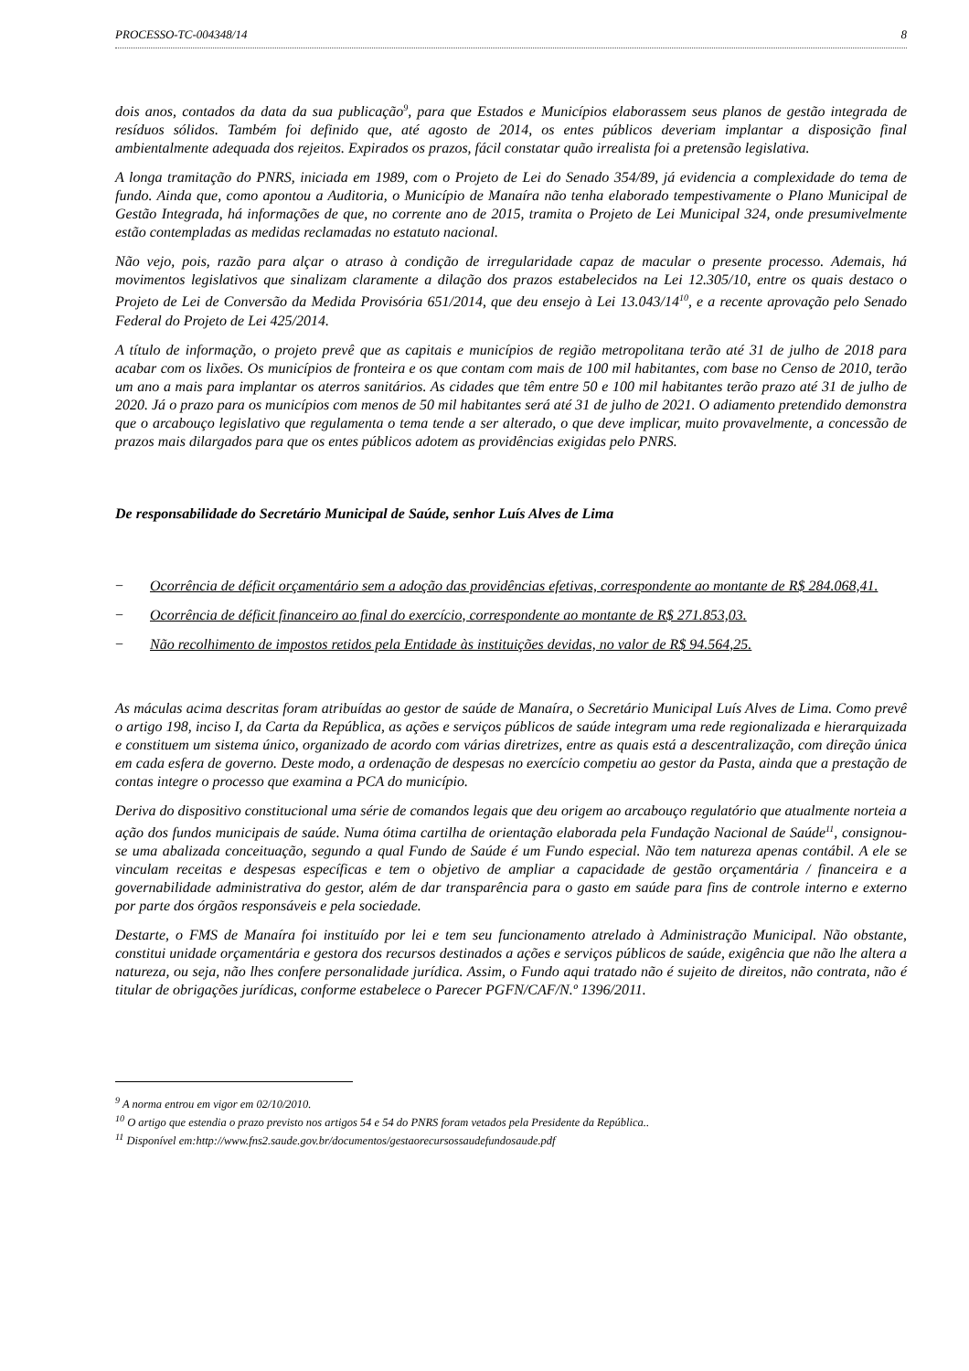PROCESSO-TC-004348/14 8
dois anos, contados da data da sua publicação<sup>9</sup>, para que Estados e Municípios elaborassem seus planos de gestão integrada de resíduos sólidos. Também foi definido que, até agosto de 2014, os entes públicos deveriam implantar a disposição final ambientalmente adequada dos rejeitos. Expirados os prazos, fácil constatar quão irrealista foi a pretensão legislativa.
A longa tramitação do PNRS, iniciada em 1989, com o Projeto de Lei do Senado 354/89, já evidencia a complexidade do tema de fundo. Ainda que, como apontou a Auditoria, o Município de Manaíra não tenha elaborado tempestivamente o Plano Municipal de Gestão Integrada, há informações de que, no corrente ano de 2015, tramita o Projeto de Lei Municipal 324, onde presumivelmente estão contempladas as medidas reclamadas no estatuto nacional.
Não vejo, pois, razão para alçar o atraso à condição de irregularidade capaz de macular o presente processo. Ademais, há movimentos legislativos que sinalizam claramente a dilação dos prazos estabelecidos na Lei 12.305/10, entre os quais destaco o Projeto de Lei de Conversão da Medida Provisória 651/2014, que deu ensejo à Lei 13.043/14<sup>10</sup>, e a recente aprovação pelo Senado Federal do Projeto de Lei 425/2014.
A título de informação, o projeto prevê que as capitais e municípios de região metropolitana terão até 31 de julho de 2018 para acabar com os lixões. Os municípios de fronteira e os que contam com mais de 100 mil habitantes, com base no Censo de 2010, terão um ano a mais para implantar os aterros sanitários. As cidades que têm entre 50 e 100 mil habitantes terão prazo até 31 de julho de 2020. Já o prazo para os municípios com menos de 50 mil habitantes será até 31 de julho de 2021. O adiamento pretendido demonstra que o arcabouço legislativo que regulamenta o tema tende a ser alterado, o que deve implicar, muito provavelmente, a concessão de prazos mais dilargados para que os entes públicos adotem as providências exigidas pelo PNRS.
De responsabilidade do Secretário Municipal de Saúde, senhor Luís Alves de Lima
− Ocorrência de déficit orçamentário sem a adoção das providências efetivas, correspondente ao montante de R$ 284.068,41.
− Ocorrência de déficit financeiro ao final do exercício, correspondente ao montante de R$ 271.853,03.
− Não recolhimento de impostos retidos pela Entidade às instituições devidas, no valor de R$ 94.564,25.
As máculas acima descritas foram atribuídas ao gestor de saúde de Manaíra, o Secretário Municipal Luís Alves de Lima. Como prevê o artigo 198, inciso I, da Carta da República, as ações e serviços públicos de saúde integram uma rede regionalizada e hierarquizada e constituem um sistema único, organizado de acordo com várias diretrizes, entre as quais está a descentralização, com direção única em cada esfera de governo. Deste modo, a ordenação de despesas no exercício competiu ao gestor da Pasta, ainda que a prestação de contas integre o processo que examina a PCA do município.
Deriva do dispositivo constitucional uma série de comandos legais que deu origem ao arcabouço regulatório que atualmente norteia a ação dos fundos municipais de saúde. Numa ótima cartilha de orientação elaborada pela Fundação Nacional de Saúde<sup>11</sup>, consignou-se uma abalizada conceituação, segundo a qual Fundo de Saúde é um Fundo especial. Não tem natureza apenas contábil. A ele se vinculam receitas e despesas específicas e tem o objetivo de ampliar a capacidade de gestão orçamentária / financeira e a governabilidade administrativa do gestor, além de dar transparência para o gasto em saúde para fins de controle interno e externo por parte dos órgãos responsáveis e pela sociedade.
Destarte, o FMS de Manaíra foi instituído por lei e tem seu funcionamento atrelado à Administração Municipal. Não obstante, constitui unidade orçamentária e gestora dos recursos destinados a ações e serviços públicos de saúde, exigência que não lhe altera a natureza, ou seja, não lhes confere personalidade jurídica. Assim, o Fundo aqui tratado não é sujeito de direitos, não contrata, não é titular de obrigações jurídicas, conforme estabelece o Parecer PGFN/CAF/N.º 1396/2011.
<sup>9</sup> A norma entrou em vigor em 02/10/2010.
<sup>10</sup> O artigo que estendia o prazo previsto nos artigos 54 e 54 do PNRS foram vetados pela Presidente da República..
<sup>11</sup> Disponível em:http://www.fns2.saude.gov.br/documentos/gestaorecursossaudefundosaude.pdf